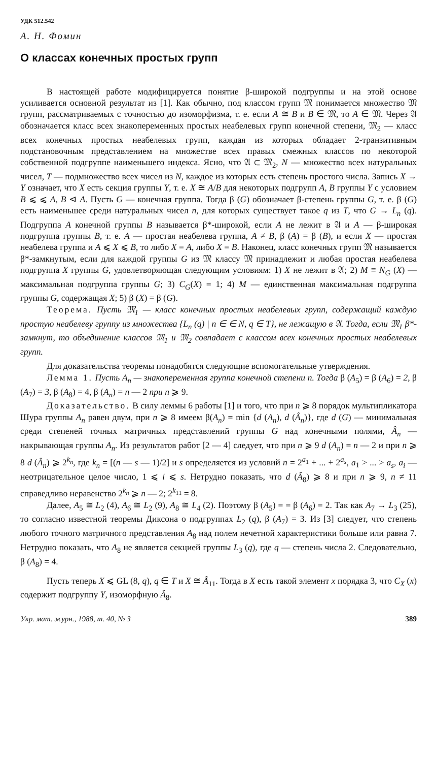УДК 512.542
А. Н. Фомин
О классах конечных простых групп
В настоящей работе модифицируется понятие β-широкой подгруппы и на этой основе усиливается основной результат из [1]. Как обычно, под классом групп 𝔐 понимается множество 𝔐 групп, рассматриваемых с точностью до изоморфизма, т. е. если A ≅ B и B ∈ 𝔐, то A ∈ 𝔐. Через 𝔄 обозначается класс всех знакопеременных простых неабелевых групп конечной степени, 𝔐<sub>2</sub> — класс всех конечных простых неабелевых групп, каждая из которых обладает 2-транзитивным подстановочным представлением на множестве всех правых смежных классов по некоторой собственной подгруппе наименьшего индекса. Ясно, что 𝔄 ⊂ 𝔐<sub>2</sub>, N — множество всех натуральных чисел, T — подмножество всех чисел из N, каждое из которых есть степень простого числа. Запись X → Y означает, что X есть секция группы Y, т. е. X ≅ A/B для некоторых подгрупп A, B группы Y с условием B ⩽ ⩽ A, B ⊲ A. Пусть G — конечная группа. Тогда β (G) обозначает β-степень группы G, т. е. β (G) есть наименьшее среди натуральных чисел n, для которых существует такое q из T, что G → L<sub>n</sub> (q). Подгруппа A конечной группы B называется β*-широкой, если A не лежит в 𝔄 и A — β-широкая подгруппа группы B, т. е. A — простая неабелева группа, A ≠ B, β (A) = β (B), и если X — простая неабелева группа и A ⩽ X ⩽ B, то либо X = A, либо X = B. Наконец, класс конечных групп 𝔐 называется β*-замкнутым, если для каждой группы G из 𝔐 классу 𝔐 принадлежит и любая простая неабелева подгруппа X группы G, удовлетворяющая следующим условиям: 1) X не лежит в 𝔄; 2) M ≡ N<sub>G</sub> (X) — максимальная подгруппа группы G; 3) C<sub>G</sub>(X) = 1; 4) M — единственная максимальная подгруппа группы G, содержащая X; 5) β (X) = β (G).
Теорема. Пусть 𝔐<sub>1</sub> — класс конечных простых неабелевых групп, содержащий каждую простую неабелеву группу из множества {L<sub>n</sub> (q) | n ∈ ∈ N, q ∈ T}, не лежащую в 𝔄. Тогда, если 𝔐<sub>1</sub> β*-замкнут, то объединение классов 𝔐<sub>1</sub> и 𝔐<sub>2</sub> совпадает с классом всех конечных простых неабелевых групп.
Для доказательства теоремы понадобятся следующие вспомогательные утверждения.
Лемма 1. Пусть A<sub>n</sub> — знакопеременная группа конечной степени n. Тогда β (A<sub>5</sub>) = β (A<sub>6</sub>) = 2, β (A<sub>7</sub>) = 3, β (A<sub>8</sub>) = 4, β (A<sub>n</sub>) = n — 2 при n ⩾ 9.
Доказательство. В силу леммы 6 работы [1] и того, что при n ⩾ 8 порядок мультипликатора Шура группы A<sub>n</sub> равен двум, при n ⩾ 8 имеем β(A<sub>n</sub>) = min {d (A<sub>n</sub>), d (Â<sub>n</sub>)}, где d (G) — минимальная среди степеней точных матричных представлений группы G над конечными полями, Â<sub>n</sub> — накрывающая группы A<sub>n</sub>. Из результатов работ [2 — 4] следует, что при n ⩾ 9 d (A<sub>n</sub>) = n — 2 и при n ⩾ 8 d (Â<sub>n</sub>) ⩾ 2<sup>k<sub>n</sub></sup>, где k<sub>n</sub> = [(n — s — 1)/2] и s определяется из условий n = 2<sup>a<sub>1</sub></sup> + ... + 2<sup>a<sub>s</sub></sup>, a<sub>1</sub> > ... > a<sub>s</sub>, a<sub>i</sub> — неотрицательное целое число, 1 ⩽ i ⩽ s. Нетрудно показать, что d (Â<sub>8</sub>) ⩾ 8 и при n ⩾ 9, n ≠ 11 справедливо неравенство 2<sup>k<sub>n</sub></sup> ⩾ n — 2; 2<sup>k<sub>11</sub></sup> = 8.
Далее, A<sub>5</sub> ≅ L<sub>2</sub> (4), A<sub>6</sub> ≅ L<sub>2</sub> (9), A<sub>8</sub> ≅ L<sub>4</sub> (2). Поэтому β (A<sub>5</sub>) = = β (A<sub>6</sub>) = 2. Так как A<sub>7</sub> → L<sub>3</sub> (25), то согласно известной теоремы Диксона о подгруппах L<sub>2</sub> (q), β (A<sub>7</sub>) = 3. Из [3] следует, что степень любого точного матричного представления A<sub>8</sub> над полем нечетной характеристики больше или равна 7. Нетрудно показать, что A<sub>8</sub> не является секцией группы L<sub>3</sub> (q), где q — степень числа 2. Следовательно, β (A<sub>8</sub>) = 4.
Пусть теперь X ⩽ GL (8, q), q ∈ T и X ≅ Â<sub>11</sub>. Тогда в X есть такой элемент x порядка 3, что C<sub>X</sub> (x) содержит подгруппу Y, изоморфную Â<sub>8</sub>.
Укр. мат. журн., 1988, т. 40, № 3 389